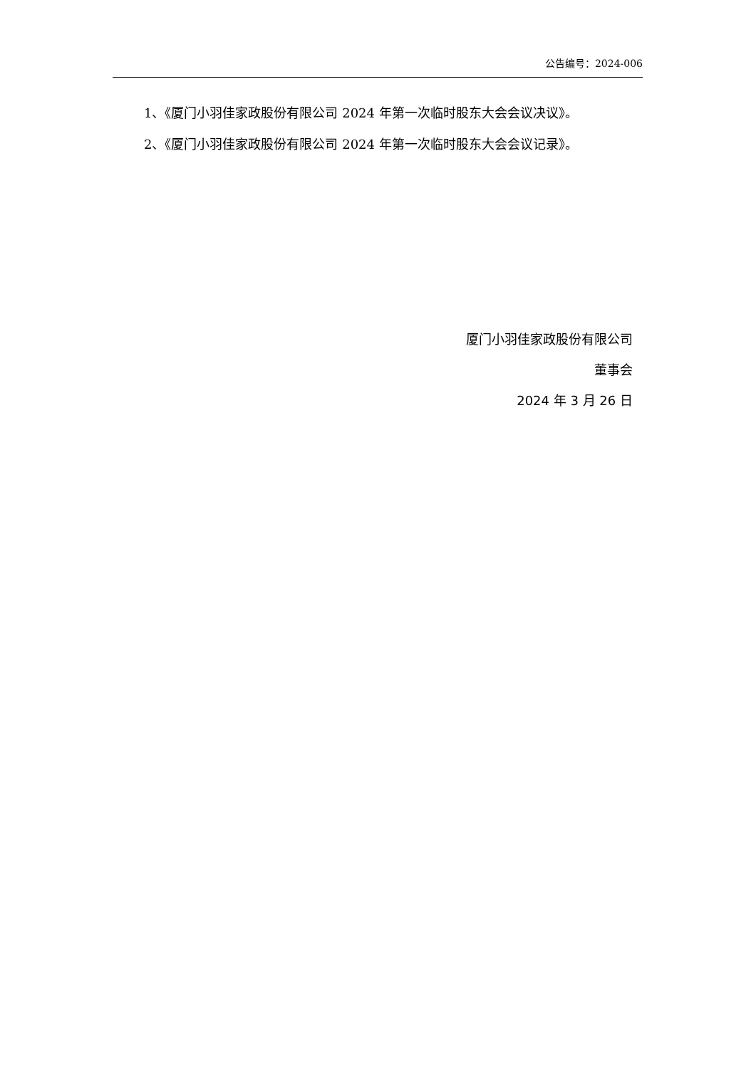公告编号：2024-006
1、《厦门小羽佳家政股份有限公司 2024 年第一次临时股东大会会议决议》。
2、《厦门小羽佳家政股份有限公司 2024 年第一次临时股东大会会议记录》。
厦门小羽佳家政股份有限公司
董事会
2024 年 3 月 26 日